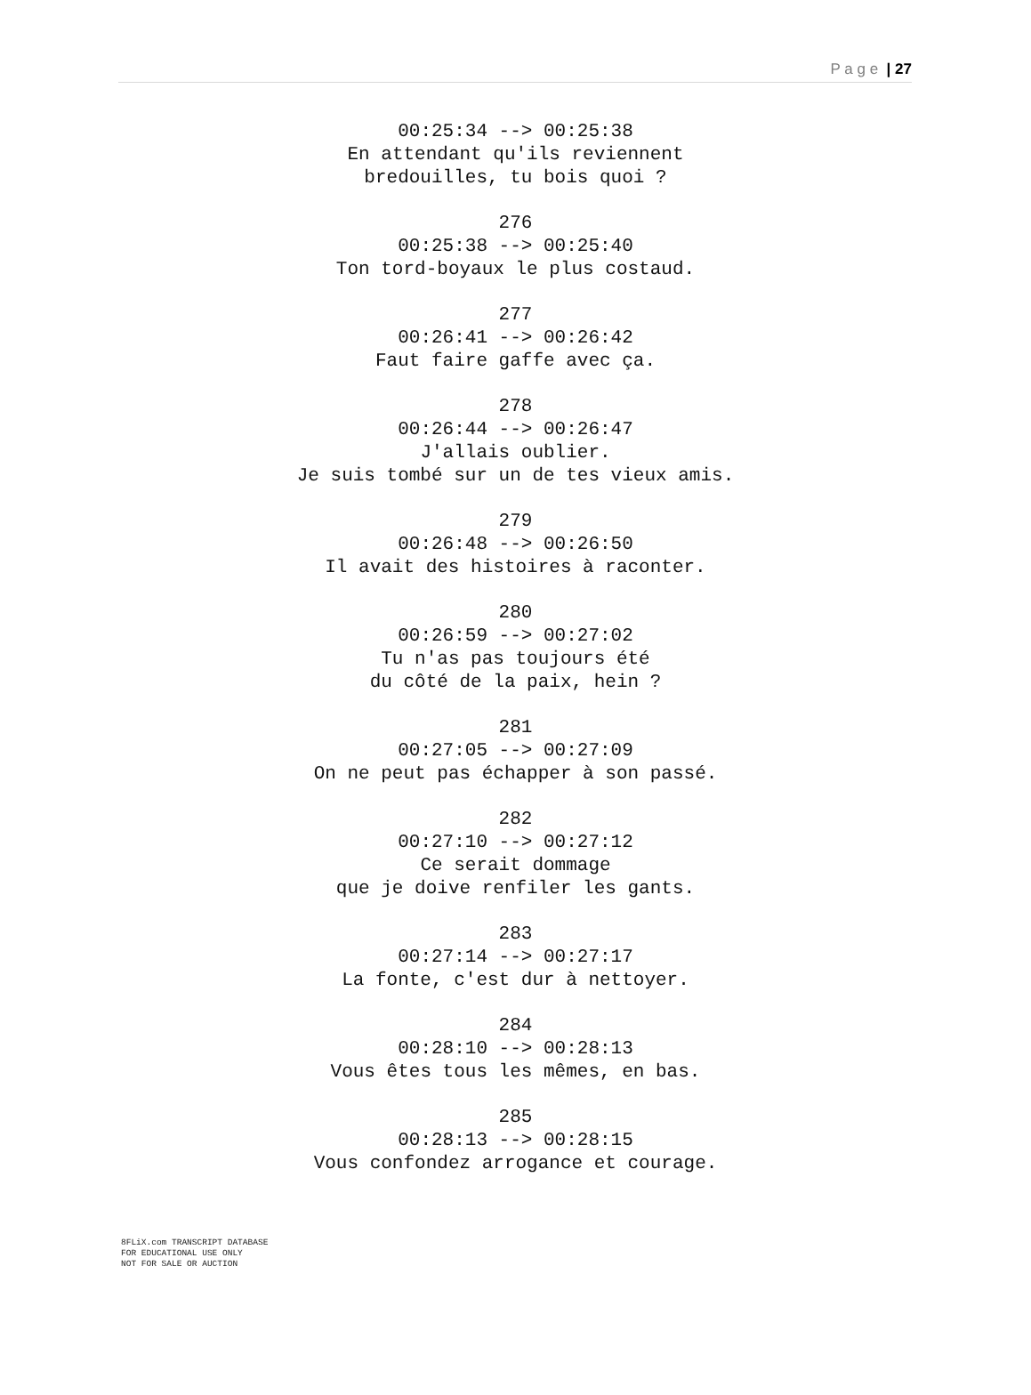P a g e | 27
00:25:34 --> 00:25:38
En attendant qu'ils reviennent
bredouilles, tu bois quoi ?
276
00:25:38 --> 00:25:40
Ton tord-boyaux le plus costaud.
277
00:26:41 --> 00:26:42
Faut faire gaffe avec ça.
278
00:26:44 --> 00:26:47
J'allais oublier.
Je suis tombé sur un de tes vieux amis.
279
00:26:48 --> 00:26:50
Il avait des histoires à raconter.
280
00:26:59 --> 00:27:02
Tu n'as pas toujours été
du côté de la paix, hein ?
281
00:27:05 --> 00:27:09
On ne peut pas échapper à son passé.
282
00:27:10 --> 00:27:12
Ce serait dommage
que je doive renfiler les gants.
283
00:27:14 --> 00:27:17
La fonte, c'est dur à nettoyer.
284
00:28:10 --> 00:28:13
Vous êtes tous les mêmes, en bas.
285
00:28:13 --> 00:28:15
Vous confondez arrogance et courage.
8FLiX.com TRANSCRIPT DATABASE
FOR EDUCATIONAL USE ONLY
NOT FOR SALE OR AUCTION